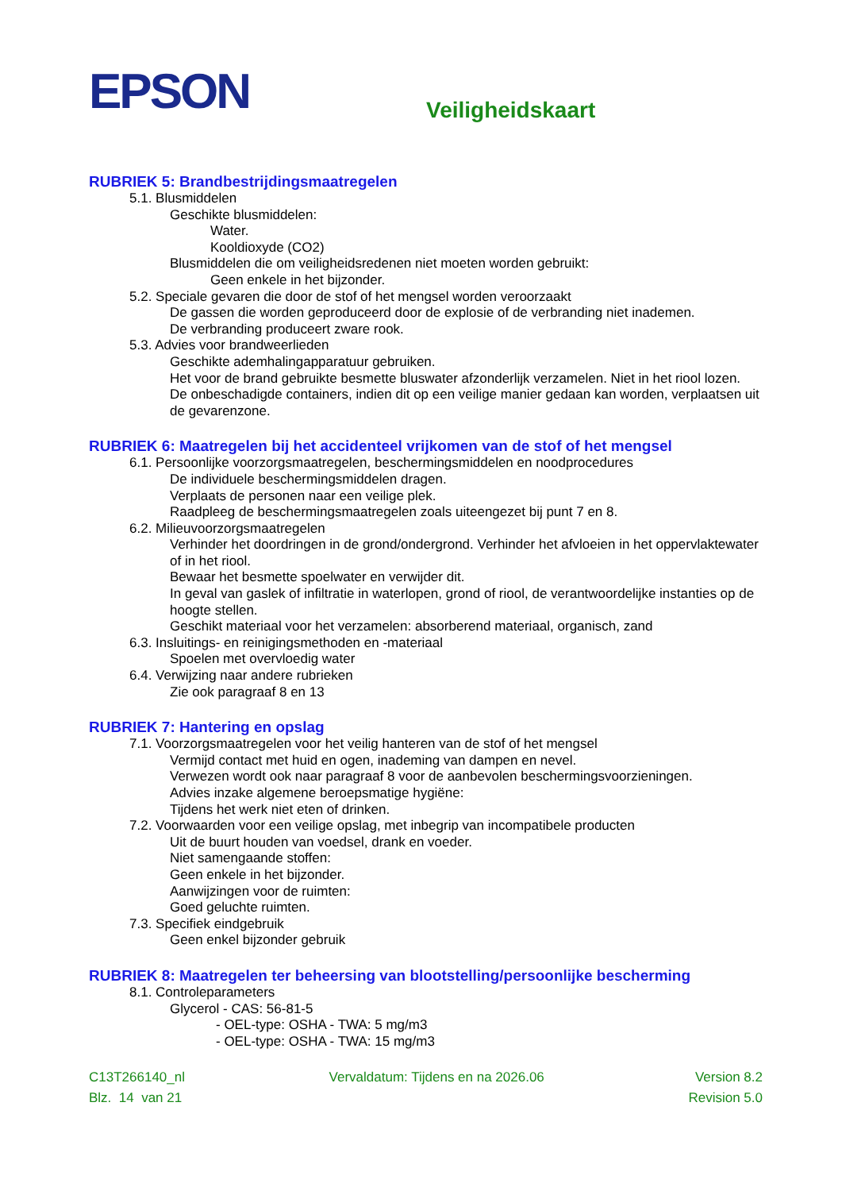EPSON
Veiligheidskaart
RUBRIEK 5: Brandbestrijdingsmaatregelen
5.1. Blusmiddelen
Geschikte blusmiddelen:
Water.
Kooldioxyde (CO2)
Blusmiddelen die om veiligheidsredenen niet moeten worden gebruikt:
Geen enkele in het bijzonder.
5.2. Speciale gevaren die door de stof of het mengsel worden veroorzaakt
De gassen die worden geproduceerd door de explosie of de verbranding niet inademen.
De verbranding produceert zware rook.
5.3. Advies voor brandweerlieden
Geschikte ademhalingapparatuur gebruiken.
Het voor de brand gebruikte besmette bluswater afzonderlijk verzamelen. Niet in het riool lozen.
De onbeschadigde containers, indien dit op een veilige manier gedaan kan worden, verplaatsen uit de gevarenzone.
RUBRIEK 6: Maatregelen bij het accidenteel vrijkomen van de stof of het mengsel
6.1. Persoonlijke voorzorgsmaatregelen, beschermingsmiddelen en noodprocedures
De individuele beschermingsmiddelen dragen.
Verplaats de personen naar een veilige plek.
Raadpleeg de beschermingsmaatregelen zoals uiteengezet bij punt 7 en 8.
6.2. Milieuvoorzorgsmaatregelen
Verhinder het doordringen in de grond/ondergrond. Verhinder het afvloeien in het oppervlaktewater of in het riool.
Bewaar het besmette spoelwater en verwijder dit.
In geval van gaslek of infiltratie in waterlopen, grond of riool, de verantwoordelijke instanties op de hoogte stellen.
Geschikt materiaal voor het verzamelen: absorberend materiaal, organisch, zand
6.3. Insluitings- en reinigingsmethoden en -materiaal
Spoelen met overvloedig water
6.4. Verwijzing naar andere rubrieken
Zie ook paragraaf 8 en 13
RUBRIEK 7: Hantering en opslag
7.1. Voorzorgsmaatregelen voor het veilig hanteren van de stof of het mengsel
Vermijd contact met huid en ogen, inademing van dampen en nevel.
Verwezen wordt ook naar paragraaf 8 voor de aanbevolen beschermingsvoorzieningen.
Advies inzake algemene beroepsmatige hygiëne:
Tijdens het werk niet eten of drinken.
7.2. Voorwaarden voor een veilige opslag, met inbegrip van incompatibele producten
Uit de buurt houden van voedsel, drank en voeder.
Niet samengaande stoffen:
Geen enkele in het bijzonder.
Aanwijzingen voor de ruimten:
Goed geluchte ruimten.
7.3. Specifiek eindgebruik
Geen enkel bijzonder gebruik
RUBRIEK 8: Maatregelen ter beheersing van blootstelling/persoonlijke bescherming
8.1. Controleparameters
Glycerol - CAS: 56-81-5
- OEL-type: OSHA - TWA: 5 mg/m3
- OEL-type: OSHA - TWA: 15 mg/m3
C13T266140_nl
Blz. 14 van 21
Vervaldatum: Tijdens en na 2026.06
Version 8.2
Revision 5.0